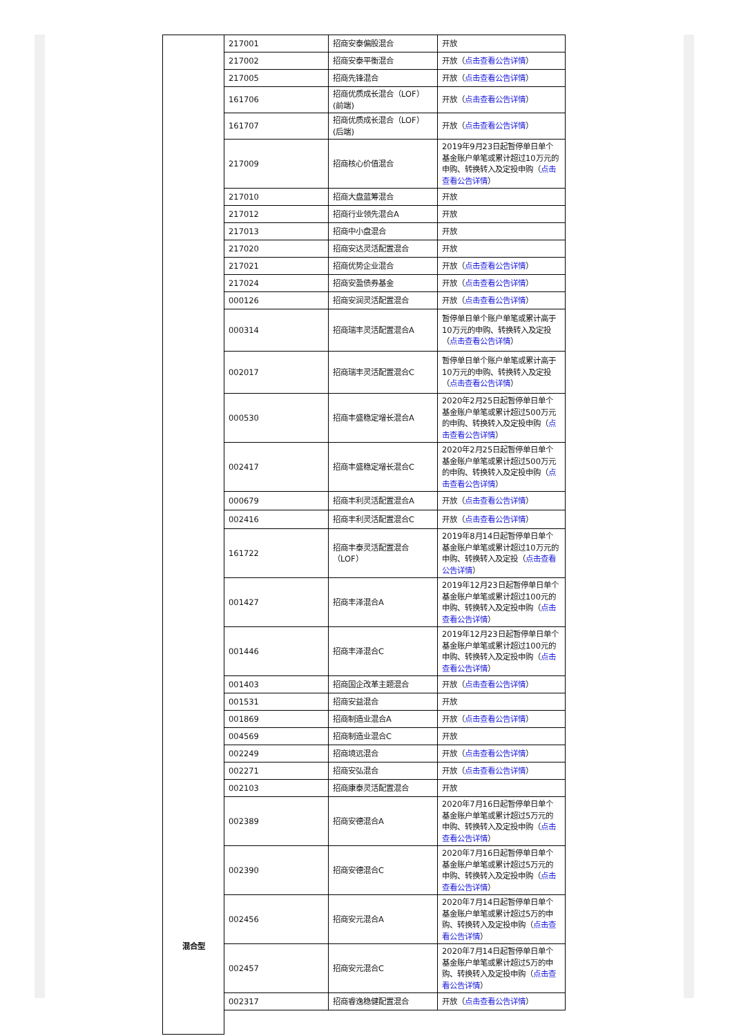| 混合型 | 217001 | 招商安泰偏股混合 | 开放 |
| | 217002 | 招商安泰平衡混合 | 开放（ 点击查看公告详情 ） |
| | 217005 | 招商先锋混合 | 开放（ 点击查看公告详情 ） |
| | 161706 | 招商优质成长混合（LOF）(前端) | 开放（ 点击查看公告详情 ） |
| | 161707 | 招商优质成长混合（LOF）(后端) | 开放（ 点击查看公告详情 ） |
| | 217009 | 招商核心价值混合 | 2019年9月23日起暂停单日单个基金账户单笔或累计超过10万元的申购、转换转入及定投申购（ 点击查看公告详情 ） |
| | 217010 | 招商大盘蓝筹混合 | 开放 |
| | 217012 | 招商行业领先混合A | 开放 |
| | 217013 | 招商中小盘混合 | 开放 |
| | 217020 | 招商安达灵活配置混合 | 开放 |
| | 217021 | 招商优势企业混合 | 开放（ 点击查看公告详情 ） |
| | 217024 | 招商安盈债券基金 | 开放（ 点击查看公告详情 ） |
| | 000126 | 招商安润灵活配置混合 | 开放（ 点击查看公告详情 ） |
| | 000314 | 招商瑞丰灵活配置混合A | 暂停单日单个账户单笔或累计高于10万元的申购、转换转入及定投（ 点击查看公告详情 ） |
| | 002017 | 招商瑞丰灵活配置混合C | 暂停单日单个账户单笔或累计高于10万元的申购、转换转入及定投（ 点击查看公告详情 ） |
| | 000530 | 招商丰盛稳定增长混合A | 2020年2月25日起暂停单日单个基金账户单笔或累计超过500万元的申购、转换转入及定投申购（ 点击查看公告详情 ） |
| | 002417 | 招商丰盛稳定增长混合C | 2020年2月25日起暂停单日单个基金账户单笔或累计超过500万元的申购、转换转入及定投申购（ 点击查看公告详情 ） |
| | 000679 | 招商丰利灵活配置混合A | 开放（ 点击查看公告详情 ） |
| | 002416 | 招商丰利灵活配置混合C | 开放（ 点击查看公告详情 ） |
| | 161722 | 招商丰泰灵活配置混合（LOF） | 2019年8月14日起暂停单日单个基金账户单笔或累计超过10万元的申购、转换转入及定投（ 点击查看公告详情 ） |
| | 001427 | 招商丰泽混合A | 2019年12月23日起暂停单日单个基金账户单笔或累计超过100元的申购、转换转入及定投申购（ 点击查看公告详情 ） |
| | 001446 | 招商丰泽混合C | 2019年12月23日起暂停单日单个基金账户单笔或累计超过100元的申购、转换转入及定投申购（ 点击查看公告详情 ） |
| | 001403 | 招商国企改革主题混合 | 开放（ 点击查看公告详情 ） |
| | 001531 | 招商安益混合 | 开放 |
| | 001869 | 招商制造业混合A | 开放（ 点击查看公告详情 ） |
| | 004569 | 招商制造业混合C | 开放 |
| | 002249 | 招商境远混合 | 开放（ 点击查看公告详情 ） |
| | 002271 | 招商安弘混合 | 开放（ 点击查看公告详情 ） |
| | 002103 | 招商康泰灵活配置混合 | 开放 |
| | 002389 | 招商安德混合A | 2020年7月16日起暂停单日单个基金账户单笔或累计超过5万元的申购、转换转入及定投申购（ 点击查看公告详情 ） |
| | 002390 | 招商安德混合C | 2020年7月16日起暂停单日单个基金账户单笔或累计超过5万元的申购、转换转入及定投申购（ 点击查看公告详情 ） |
| | 002456 | 招商安元混合A | 2020年7月14日起暂停单日单个基金账户单笔或累计超过5万的申购、转换转入及定投申购（ 点击查看公告详情 ） |
| | 002457 | 招商安元混合C | 2020年7月14日起暂停单日单个基金账户单笔或累计超过5万的申购、转换转入及定投申购（ 点击查看公告详情 ） |
| | 002317 | 招商睿逸稳健配置混合 | 开放（ 点击查看公告详情 ） |